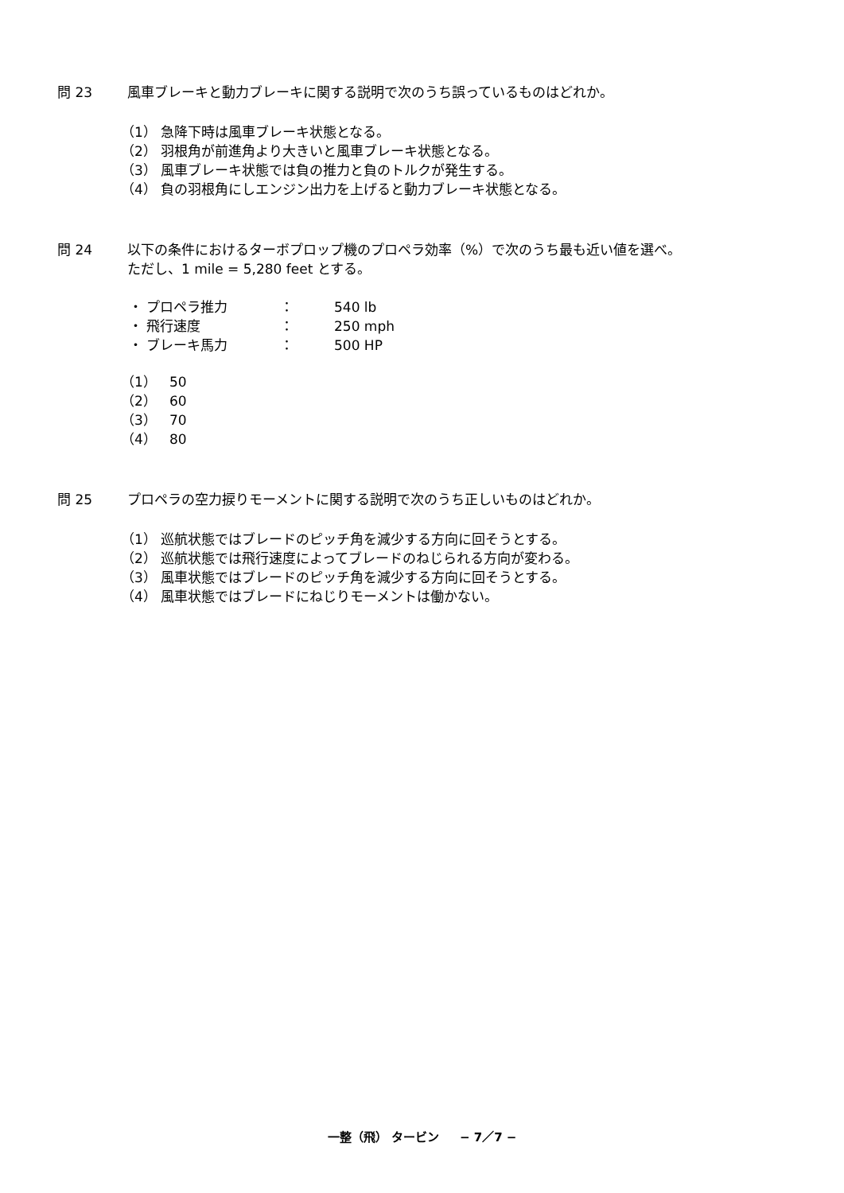問 23 風車ブレーキと動力ブレーキに関する説明で次のうち誤っているものはどれか。
（1） 急降下時は風車ブレーキ状態となる。
（2） 羽根角が前進角より大きいと風車ブレーキ状態となる。
（3） 風車ブレーキ状態では負の推力と負のトルクが発生する。
（4） 負の羽根角にしエンジン出力を上げると動力ブレーキ状態となる。
問 24 以下の条件におけるターボプロップ機のプロペラ効率（%）で次のうち最も近い値を選べ。
ただし、1 mile = 5,280 feet とする。
| ・ プロペラ推力 | ： | 540 lb |
| ・ 飛行速度 | ： | 250 mph |
| ・ ブレーキ馬力 | ： | 500 HP |
（1） 50
（2） 60
（3） 70
（4） 80
問 25 プロペラの空力捩りモーメントに関する説明で次のうち正しいものはどれか。
（1） 巡航状態ではブレードのピッチ角を減少する方向に回そうとする。
（2） 巡航状態では飛行速度によってブレードのねじられる方向が変わる。
（3） 風車状態ではブレードのピッチ角を減少する方向に回そうとする。
（4） 風車状態ではブレードにねじりモーメントは働かない。
一整（飛） タービン − 7／7 −